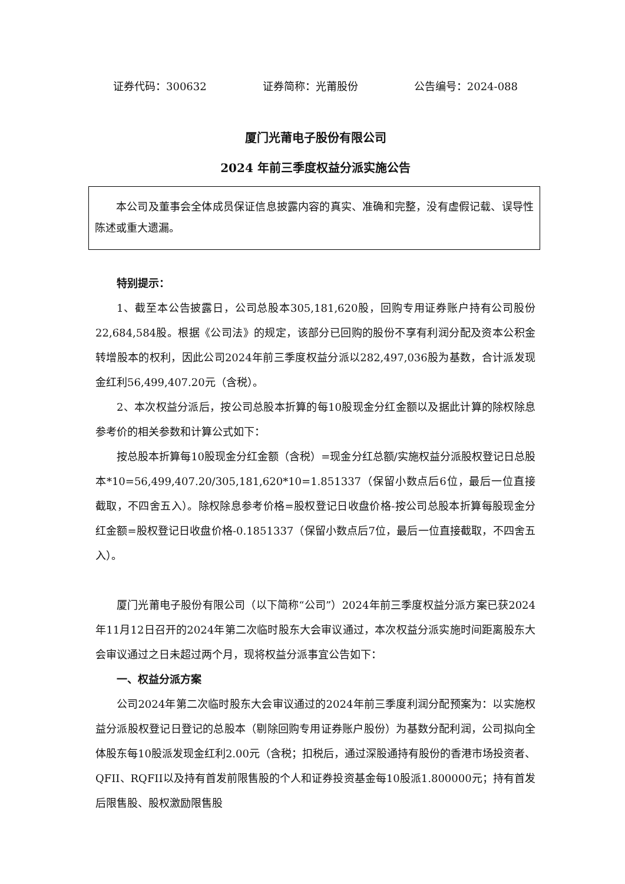证券代码：300632 证券简称：光莆股份 公告编号：2024-088
厦门光莆电子股份有限公司
2024 年前三季度权益分派实施公告
本公司及董事会全体成员保证信息披露内容的真实、准确和完整，没有虚假记载、误导性陈述或重大遗漏。
特别提示：
1、截至本公告披露日，公司总股本305,181,620股，回购专用证券账户持有公司股份22,684,584股。根据《公司法》的规定，该部分已回购的股份不享有利润分配及资本公积金转增股本的权利，因此公司2024年前三季度权益分派以282,497,036股为基数，合计派发现金红利56,499,407.20元（含税）。
2、本次权益分派后，按公司总股本折算的每10股现金分红金额以及据此计算的除权除息参考价的相关参数和计算公式如下：
按总股本折算每10股现金分红金额（含税）=现金分红总额/实施权益分派股权登记日总股本*10=56,499,407.20/305,181,620*10=1.851337（保留小数点后6位，最后一位直接截取，不四舍五入）。除权除息参考价格=股权登记日收盘价格-按公司总股本折算每股现金分红金额=股权登记日收盘价格-0.1851337（保留小数点后7位，最后一位直接截取，不四舍五入）。
厦门光莆电子股份有限公司（以下简称“公司”）2024年前三季度权益分派方案已获2024年11月12日召开的2024年第二次临时股东大会审议通过，本次权益分派实施时间距离股东大会审议通过之日未超过两个月，现将权益分派事宜公告如下：
一、权益分派方案
公司2024年第二次临时股东大会审议通过的2024年前三季度利润分配预案为：以实施权益分派股权登记日登记的总股本（剔除回购专用证券账户股份）为基数分配利润，公司拟向全体股东每10股派发现金红利2.00元（含税；扣税后，通过深股通持有股份的香港市场投资者、QFII、RQFII以及持有首发前限售股的个人和证券投资基金每10股派1.800000元；持有首发后限售股、股权激励限售股